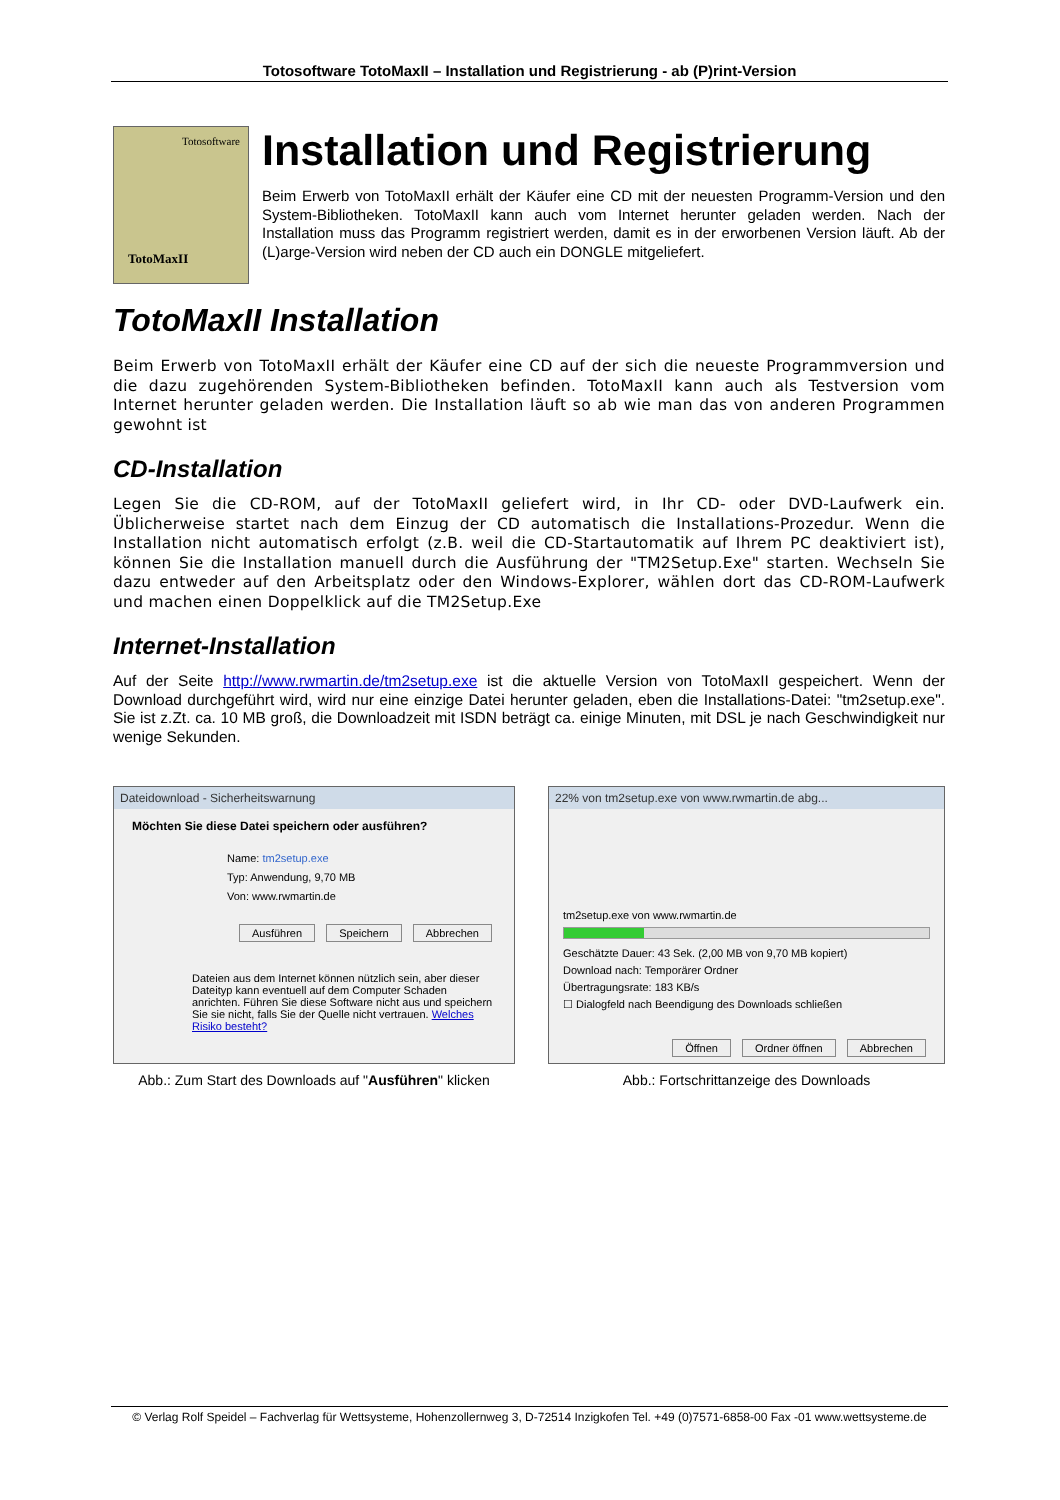Totosoftware TotoMaxII – Installation und Registrierung - ab (P)rint-Version
Totosoftware
TotoMaxII
Installation und Registrierung
Beim Erwerb von TotoMaxII erhält der Käufer eine CD mit der neuesten Programm-Version und den System-Bibliotheken. TotoMaxII kann auch vom Internet herunter geladen werden. Nach der Installation muss das Programm registriert werden, damit es in der erworbenen Version läuft. Ab der (L)arge-Version wird neben der CD auch ein DONGLE mitgeliefert.
TotoMaxII Installation
Beim Erwerb von TotoMaxII erhält der Käufer eine CD auf der sich die neueste Programmversion und die dazu zugehörenden System-Bibliotheken befinden. TotoMaxII kann auch als Testversion vom Internet herunter geladen werden. Die Installation läuft so ab wie man das von anderen Programmen gewohnt ist
CD-Installation
Legen Sie die CD-ROM, auf der TotoMaxII geliefert wird, in Ihr CD- oder DVD-Laufwerk ein. Üblicherweise startet nach dem Einzug der CD automatisch die Installations-Prozedur. Wenn die Installation nicht automatisch erfolgt (z.B. weil die CD-Startautomatik auf Ihrem PC deaktiviert ist), können Sie die Installation manuell durch die Ausführung der "TM2Setup.Exe" starten. Wechseln Sie dazu entweder auf den Arbeitsplatz oder den Windows-Explorer, wählen dort das CD-ROM-Laufwerk und machen einen Doppelklick auf die TM2Setup.Exe
Internet-Installation
Auf der Seite http://www.rwmartin.de/tm2setup.exe ist die aktuelle Version von TotoMaxII gespeichert. Wenn der Download durchgeführt wird, wird nur eine einzige Datei herunter geladen, eben die Installations-Datei: "tm2setup.exe". Sie ist z.Zt. ca. 10 MB groß, die Downloadzeit mit ISDN beträgt ca. einige Minuten, mit DSL je nach Geschwindigkeit nur wenige Sekunden.
Dateidownload - Sicherheitswarnung
Möchten Sie diese Datei speichern oder ausführen?
Name: tm2setup.exe
Typ: Anwendung, 9,70 MB
Von: www.rwmartin.de
Ausführen Speichern Abbrechen
Dateien aus dem Internet können nützlich sein, aber dieser Dateityp kann eventuell auf dem Computer Schaden anrichten. Führen Sie diese Software nicht aus und speichern Sie sie nicht, falls Sie der Quelle nicht vertrauen. Welches Risiko besteht?
Abb.: Zum Start des Downloads auf "Ausführen" klicken
22% von tm2setup.exe von www.rwmartin.de abg...
tm2setup.exe von www.rwmartin.de
Geschätzte Dauer: 43 Sek. (2,00 MB von 9,70 MB kopiert)
Download nach: Temporärer Ordner
Übertragungsrate: 183 KB/s
☐ Dialogfeld nach Beendigung des Downloads schließen
Öffnen Ordner öffnen Abbrechen
Abb.: Fortschrittanzeige des Downloads
© Verlag Rolf Speidel – Fachverlag für Wettsysteme, Hohenzollernweg 3, D-72514 Inzigkofen Tel. +49 (0)7571-6858-00 Fax -01 www.wettsysteme.de